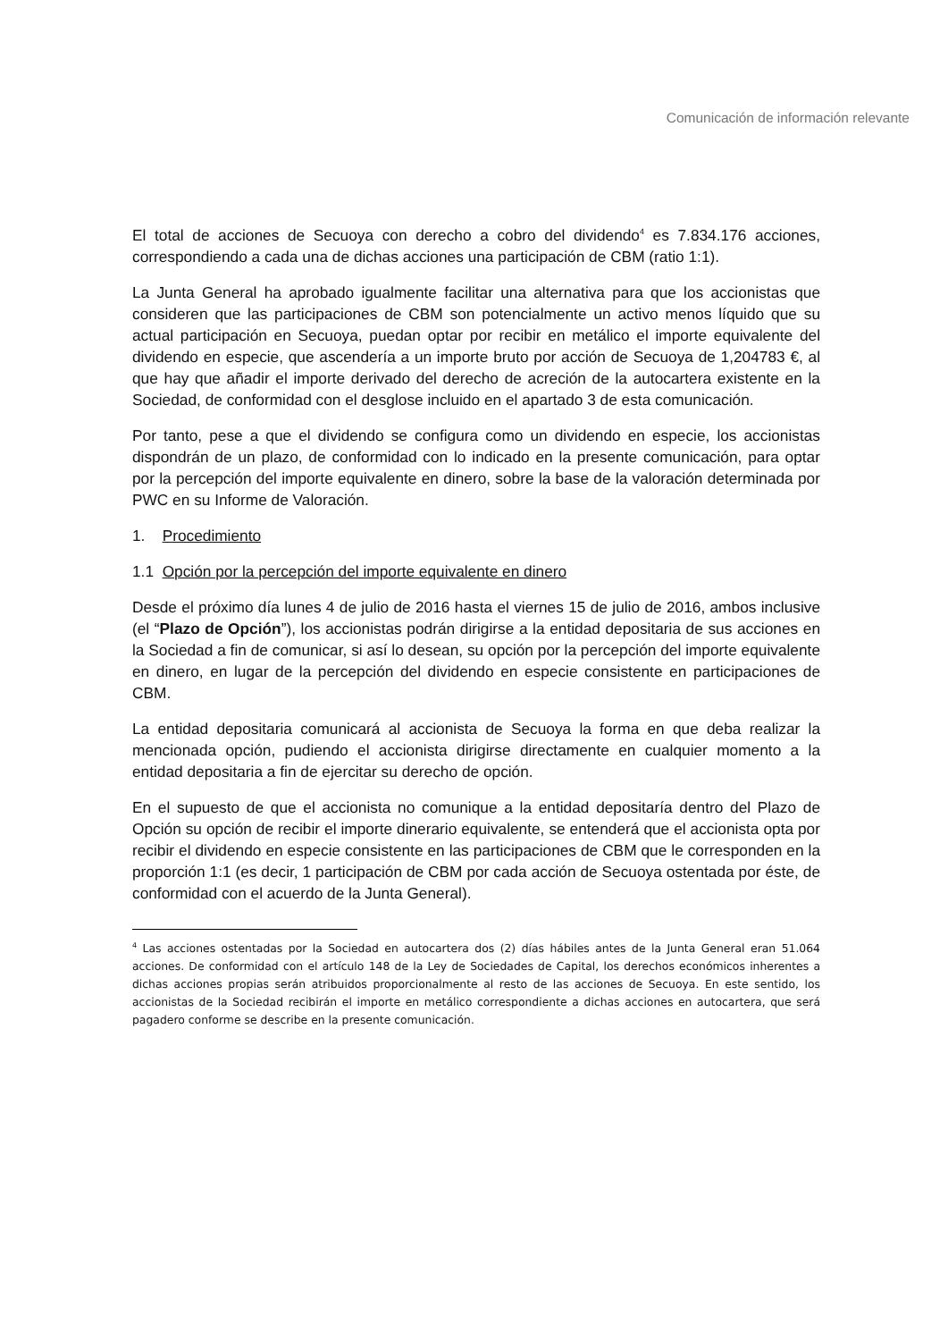Comunicación de información relevante
El total de acciones de Secuoya con derecho a cobro del dividendo<sup>4</sup> es 7.834.176 acciones, correspondiendo a cada una de dichas acciones una participación de CBM (ratio 1:1).
La Junta General ha aprobado igualmente facilitar una alternativa para que los accionistas que consideren que las participaciones de CBM son potencialmente un activo menos líquido que su actual participación en Secuoya, puedan optar por recibir en metálico el importe equivalente del dividendo en especie, que ascendería a un importe bruto por acción de Secuoya de 1,204783 €, al que hay que añadir el importe derivado del derecho de acreción de la autocartera existente en la Sociedad, de conformidad con el desglose incluido en el apartado 3 de esta comunicación.
Por tanto, pese a que el dividendo se configura como un dividendo en especie, los accionistas dispondrán de un plazo, de conformidad con lo indicado en la presente comunicación, para optar por la percepción del importe equivalente en dinero, sobre la base de la valoración determinada por PWC en su Informe de Valoración.
1. Procedimiento
1.1 Opción por la percepción del importe equivalente en dinero
Desde el próximo día lunes 4 de julio de 2016 hasta el viernes 15 de julio de 2016, ambos inclusive (el “Plazo de Opción”), los accionistas podrán dirigirse a la entidad depositaria de sus acciones en la Sociedad a fin de comunicar, si así lo desean, su opción por la percepción del importe equivalente en dinero, en lugar de la percepción del dividendo en especie consistente en participaciones de CBM.
La entidad depositaria comunicará al accionista de Secuoya la forma en que deba realizar la mencionada opción, pudiendo el accionista dirigirse directamente en cualquier momento a la entidad depositaria a fin de ejercitar su derecho de opción.
En el supuesto de que el accionista no comunique a la entidad depositaría dentro del Plazo de Opción su opción de recibir el importe dinerario equivalente, se entenderá que el accionista opta por recibir el dividendo en especie consistente en las participaciones de CBM que le corresponden en la proporción 1:1 (es decir, 1 participación de CBM por cada acción de Secuoya ostentada por éste, de conformidad con el acuerdo de la Junta General).
<sup>4</sup> Las acciones ostentadas por la Sociedad en autocartera dos (2) días hábiles antes de la Junta General eran 51.064 acciones. De conformidad con el artículo 148 de la Ley de Sociedades de Capital, los derechos económicos inherentes a dichas acciones propias serán atribuidos proporcionalmente al resto de las acciones de Secuoya. En este sentido, los accionistas de la Sociedad recibirán el importe en metálico correspondiente a dichas acciones en autocartera, que será pagadero conforme se describe en la presente comunicación.